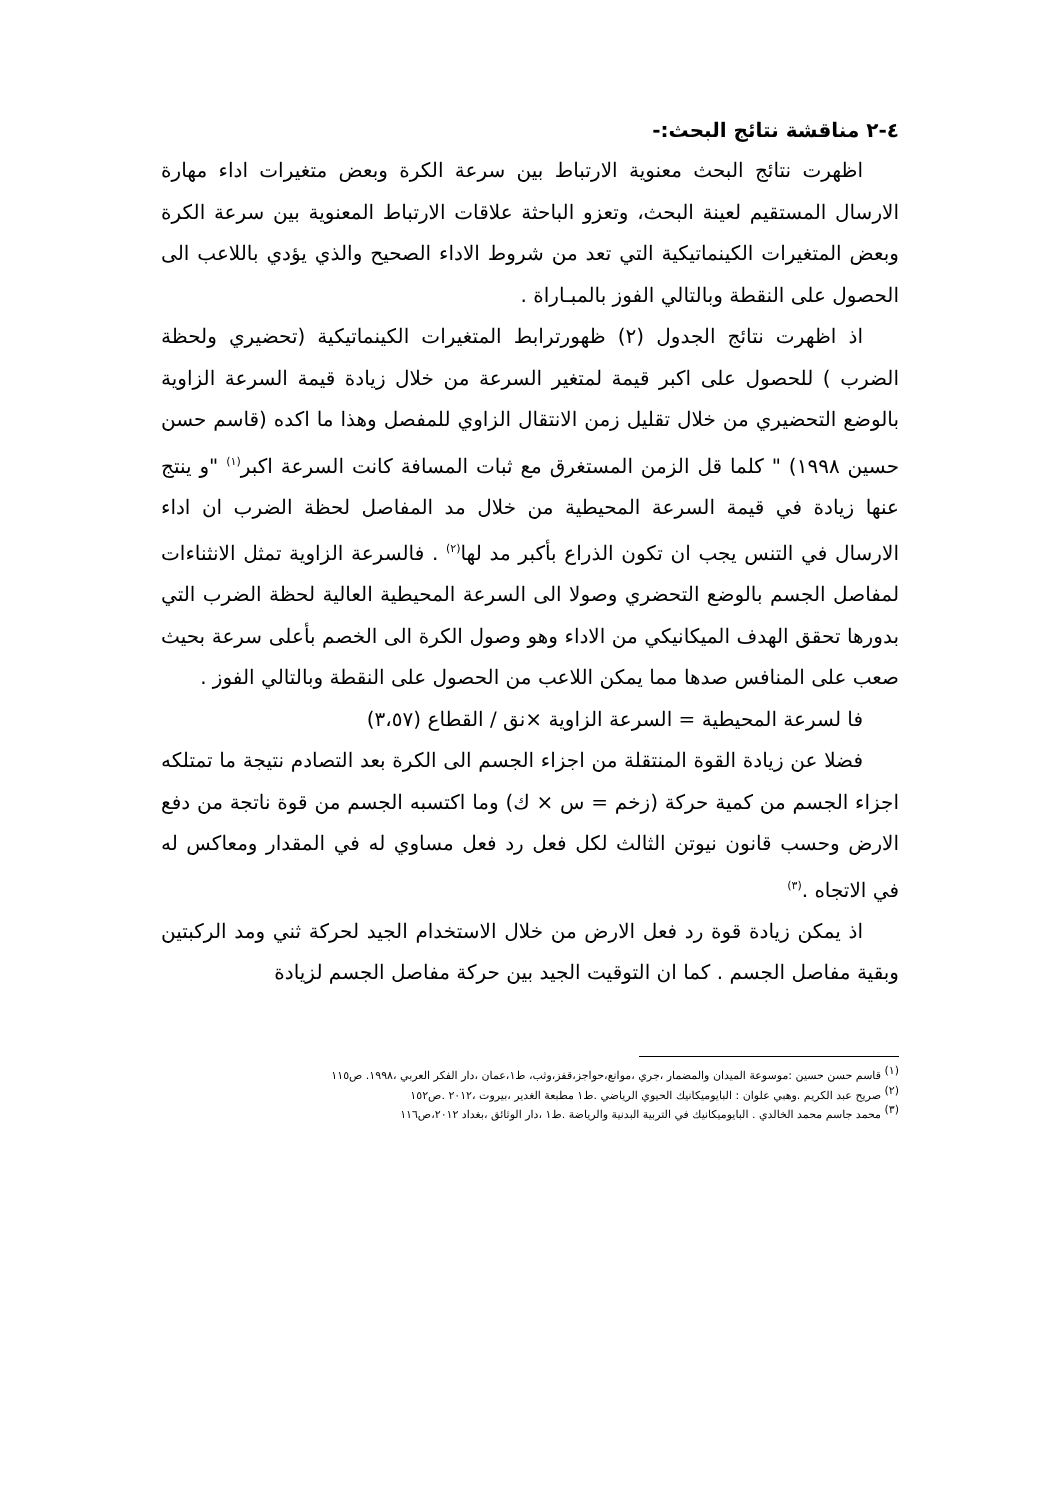٤-٢ مناقشة نتائج البحث:-
اظهرت نتائج البحث معنوية الارتباط بين سرعة الكرة وبعض متغيرات اداء مهارة الارسال المستقيم لعينة البحث، وتعزو الباحثة علاقات الارتباط المعنوية بين سرعة الكرة وبعض المتغيرات الكينماتيكية التي تعد من شروط الاداء الصحيح والذي يؤدي باللاعب الى الحصول على النقطة وبالتالي الفوز بالمبـاراة .
اذ اظهرت نتائج الجدول (٢) ظهورترابط المتغيرات الكينماتيكية (تحضيري ولحظة الضرب ) للحصول على اكبر قيمة لمتغير السرعة من خلال زيادة قيمة السرعة الزاوية بالوضع التحضيري من خلال تقليل زمن الانتقال الزاوي للمفصل وهذا ما اكده (قاسم حسن حسين ١٩٩٨) " كلما قل الزمن المستغرق مع ثبات المسافة كانت السرعة اكبر<sup>(١)</sup> "و ينتج عنها زيادة في قيمة السرعة المحيطية من خلال مد المفاصل لحظة الضرب ان اداء الارسال في التنس يجب ان تكون الذراع بأكبر مد لها<sup>(٢)</sup> . فالسرعة الزاوية تمثل الانثناءات لمفاصل الجسم بالوضع التحضري وصولا الى السرعة المحيطية العالية لحظة الضرب التي بدورها تحقق الهدف الميكانيكي من الاداء وهو وصول الكرة الى الخصم بأعلى سرعة بحيث صعب على المنافس صدها مما يمكن اللاعب من الحصول على النقطة وبالتالي الفوز .
فا لسرعة المحيطية = السرعة الزاوية ×نق / القطاع (٣،٥٧)
فضلا عن زيادة القوة المنتقلة من اجزاء الجسم الى الكرة بعد التصادم نتيجة ما تمتلكه اجزاء الجسم من كمية حركة (زخم = س × ك) وما اكتسبه الجسم من قوة ناتجة من دفع الارض وحسب قانون نيوتن الثالث لكل فعل رد فعل مساوي له في المقدار ومعاكس له في الاتجاه .<sup>(٣)</sup>
اذ يمكن زيادة قوة رد فعل الارض من خلال الاستخدام الجيد لحركة ثني ومد الركبتين وبقية مفاصل الجسم . كما ان التوقيت الجيد بين حركة مفاصل الجسم لزيادة
<sup>(١)</sup> قاسم حسن حسين :موسوعة الميدان والمضمار ،جري ،موانع،حواجز،قفز،وثب، ط١،عمان ،دار الفكر العربي ،١٩٩٨. ص١١٥
<sup>(٢)</sup> صريح عبد الكريم .وهبي علوان : البايوميكانيك الحيوي الرياضي .ط١ مطبعة الغدير ،بيروت ،٢٠١٢ .ص١٥٢
<sup>(٣)</sup> محمد جاسم محمد الخالدي . البايوميكانيك في التربية البدنية والرياضة .ط١ ،دار الوثائق ،بغداد ٢٠١٢،ص١١٦